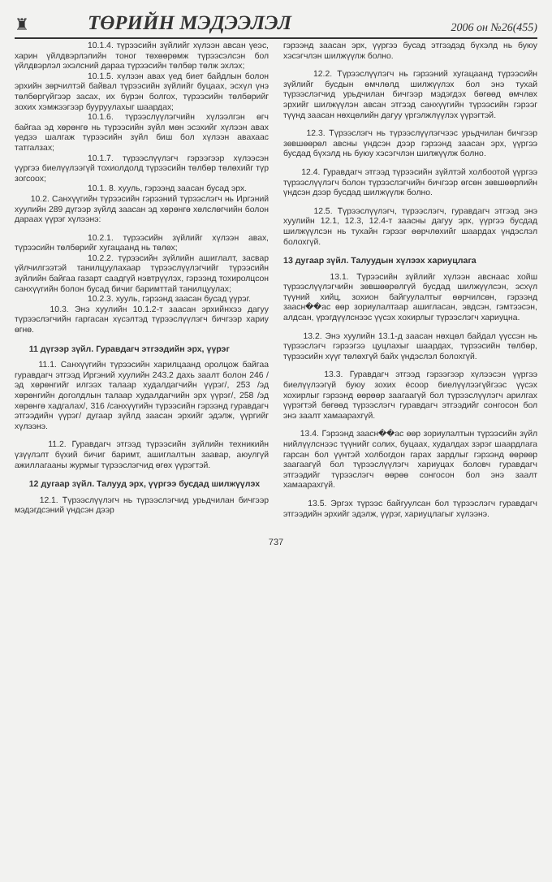♜ ТӨРИЙН МЭДЭЭЛЭЛ 2006 он №26(455)
10.1.4. түрээсийн зүйлийг хүлээн авсан үеэс, харин үйлдвэрлэлийн тоног төхөөрөмж түрээсэлсэн бол үйлдвэрлэл эхэлсний дараа түрээсийн төлбөр төлж эхлэх;
10.1.5. хүлээн авах үед биет байдлын болон эрхийн зөрчилтэй байвал түрээсийн зүйлийг буцаах, эсхүл үнэ төлбөргүйгээр засах, их бүрэн болгох, түрээсийн төлбөрийг зохих хэмжээгээр бууруулахыг шаардах;
10.1.6. түрээслүүлэгчийн хүлээлгэн өгч байгаа эд хөрөнгө нь түрээсийн зүйл мөн эсэхийг хүлээн авах үедээ шалгаж түрээсийн зүйл биш бол хүлээн авахаас татгалзах;
10.1.7. түрээслүүлэгч гэрээгээр хүлээсэн үүргээ биелүүлээгүй тохиолдолд түрээсийн төлбөр төлөхийг түр зогсоох;
10.1. 8. хууль, гэрээнд заасан бусад эрх.
10.2. Санхүүгийн түрээсийн гэрээний түрээслэгч нь Иргэний хуулийн 289 дүгээр зүйлд заасан эд хөрөнгө хөлслөгчийн болон дараах үүрэг хүлээнэ:
10.2.1. түрээсийн зүйлийг хүлээн авах, түрээсийн төлбөрийг хугацаанд нь төлөх;
10.2.2. түрээсийн зүйлийн ашиглалт, засвар үйлчилгээтэй танилцуулахаар түрээслүүлэгчийг түрээсийн зүйлийн байгаа газарт саадгүй нэвтрүүлэх, гэрээнд тохиролцсон санхүүгийн болон бусад бичиг баримттай танилцуулах;
10.2.3. хууль, гэрээнд заасан бусад үүрэг.
10.3. Энэ хуулийн 10.1.2-т заасан эрхийнхээ дагуу түрээслэгчийн гаргасан хүсэлтэд түрээслүүлэгч бичгээр хариу өгнө.
11 дүгээр зүйл. Гуравдагч этгээдийн эрх, үүрэг
11.1. Санхүүгийн түрээсийн харилцаанд оролцож байгаа гуравдагч этгээд Иргэний хуулийн 243.2 дахь заалт болон 246 /эд хөрөнгийг илгээх талаар худалдагчийн үүрэг/, 253 /эд хөрөнгийн доголдлын талаар худалдагчийн эрх үүрэг/, 258 /эд хөрөнгө хадгалах/, 316 /санхүүгийн түрээсийн гэрээнд гуравдагч этгээдийн үүрэг/ дугаар зүйлд заасан эрхийг эдэлж, үүргийг хүлээнэ.
11.2. Гуравдагч этгээд түрээсийн зүйлийн техникийн үзүүлэлт бүхий бичиг баримт, ашиглалтын заавар, аюулгүй ажиллагааны журмыг түрээслэгчид өгөх үүрэгтэй.
12 дугаар зүйл. Талууд эрх, үүргээ бусдад шилжүүлэх
12.1. Түрээслүүлэгч нь түрээслэгчид урьдчилан бичгээр мэдэгдсэний үндсэн дээр
гэрээнд заасан эрх, үүргээ бусад этгээдэд бүхэлд нь буюу хэсэгчлэн шилжүүлж болно.
12.2. Түрээслүүлэгч нь гэрээний хугацаанд түрээсийн зүйлийг бусдын өмчлөлд шилжүүлэх бол энэ тухай түрээслэгчид урьдчилан бичгээр мэдэгдэх бөгөөд өмчлөх эрхийг шилжүүлэн авсан этгээд санхүүгийн түрээсийн гэрээг түүнд заасан нөхцөлийн дагуу үргэлжлүүлэх үүрэгтэй.
12.3. Түрээслэгч нь түрээслүүлэгчээс урьдчилан бичгээр зөвшөөрөл авсны үндсэн дээр гэрээнд заасан эрх, үүргээ бусдад бүхэлд нь буюу хэсэгчлэн шилжүүлж болно.
12.4. Гуравдагч этгээд түрээсийн зүйлтэй холбоотой үүргээ түрээслүүлэгч болон түрээслэгчийн бичгээр өгсөн зөвшөөрлийн үндсэн дээр бусдад шилжүүлж болно.
12.5. Түрээслүүлэгч, түрээслэгч, гуравдагч этгээд энэ хуулийн 12.1, 12.3, 12.4-т заасны дагуу эрх, үүргээ бусдад шилжүүлсэн нь тухайн гэрээг өөрчлөхийг шаардах үндэслэл болохгүй.
13 дугаар зүйл. Талуудын хүлээх хариуцлага
13.1. Түрээсийн зүйлийг хүлээн авснаас хойш түрээслүүлэгчийн зөвшөөрөлгүй бусдад шилжүүлсэн, эсхүл түүний хийц, зохион байгуулалтыг өөрчилсөн, гэрээнд заасн��ас өөр зориулалтаар ашигласан, эвдсэн, гэмтээсэн, алдсан, үрэгдүүлснээс үүсэх хохирлыг түрээслэгч хариуцна.
13.2. Энэ хуулийн 13.1-д заасан нөхцөл байдал үүссэн нь түрээслэгч гэрээгээ цуцлахыг шаардах, түрээсийн төлбөр, түрээсийн хүүг төлөхгүй байх үндэслэл болохгүй.
13.3. Гуравдагч этгээд гэрээгээр хүлээсэн үүргээ биелүүлээгүй буюу зохих ёсоор биелүүлээгүйгээс үүсэх хохирлыг гэрээнд өөрөөр заагаагүй бол түрээслүүлэгч арилгах үүрэгтэй бөгөөд түрээслэгч гуравдагч этгээдийг сонгосон бол энэ заалт хамаарахгүй.
13.4. Гэрээнд заасн��ас өөр зориулалтын түрээсийн зүйл нийлүүлснээс түүнийг солих, буцаах, худалдах зэрэг шаардлага гарсан бол үүнтэй холбогдон гарах зардлыг гэрээнд өөрөөр заагаагүй бол түрээслүүлэгч хариуцах боловч гуравдагч этгээдийг түрээслэгч өөрөө сонгосон бол энэ заалт хамаарахгүй.
13.5. Эргэх түрээс байгуулсан бол түрээслэгч гуравдагч этгээдийн эрхийг эдэлж, үүрэг, хариуцлагыг хүлээнэ.
737